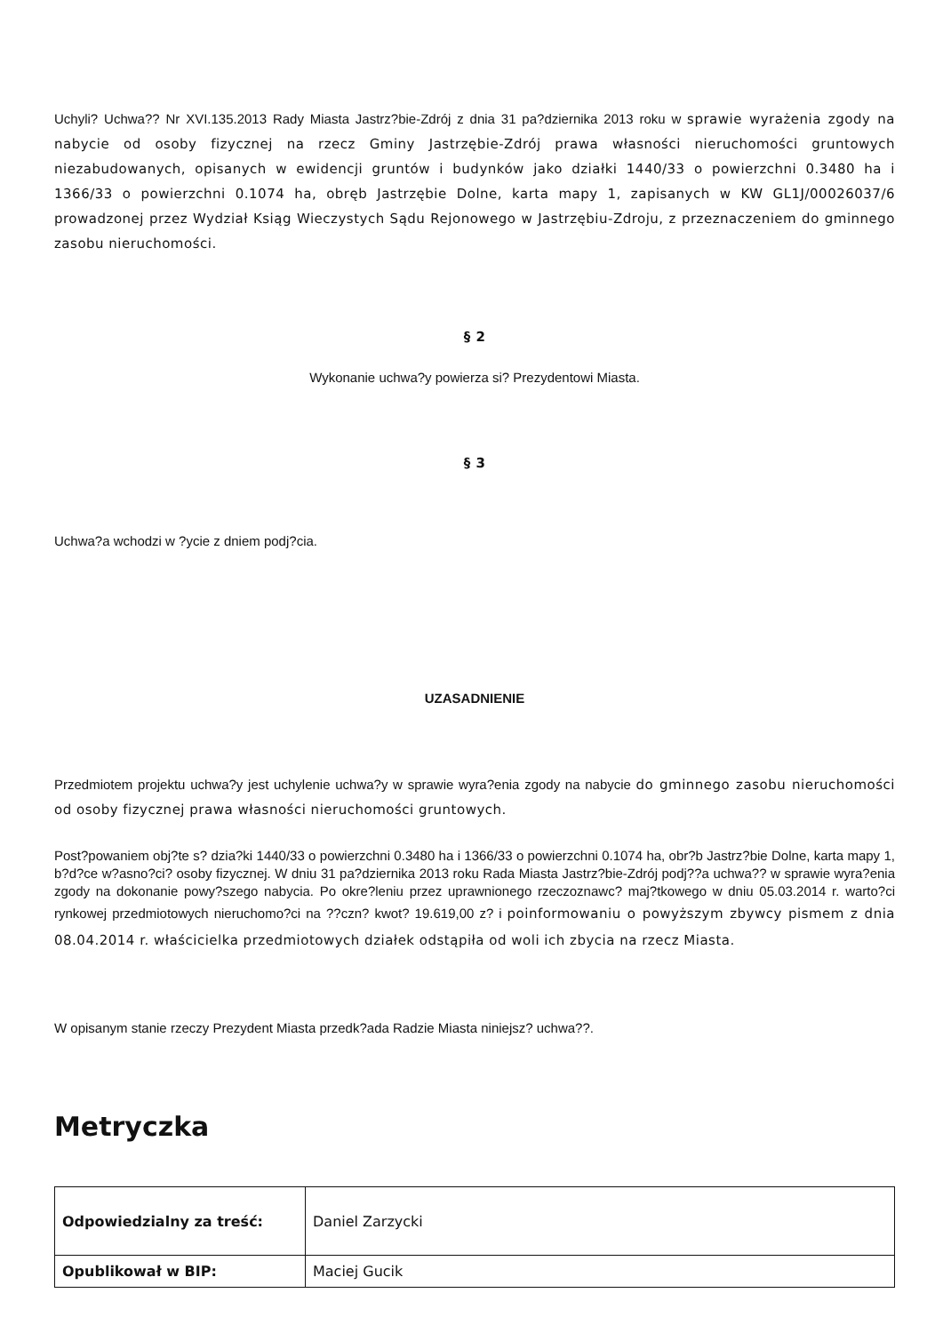Uchyli? Uchwa?? Nr XVI.135.2013 Rady Miasta Jastrz?bie-Zdrój z dnia 31 pa?dziernika 2013 roku w sprawie wyrażenia zgody na nabycie od osoby fizycznej na rzecz Gminy Jastrzębie-Zdrój prawa własności nieruchomości gruntowych niezabudowanych, opisanych w ewidencji gruntów i budynków jako działki 1440/33 o powierzchni 0.3480 ha i 1366/33 o powierzchni 0.1074 ha, obręb Jastrzębie Dolne, karta mapy 1, zapisanych w KW GL1J/00026037/6 prowadzonej przez Wydział Ksiąg Wieczystych Sądu Rejonowego w Jastrzębiu-Zdroju, z przeznaczeniem do gminnego zasobu nieruchomości.
§ 2
Wykonanie uchwa?y powierza si? Prezydentowi Miasta.
§ 3
Uchwa?a wchodzi w ?ycie z dniem podj?cia.
UZASADNIENIE
Przedmiotem projektu uchwa?y jest uchylenie uchwa?y w sprawie wyra?enia zgody na nabycie do gminnego zasobu nieruchomości od osoby fizycznej prawa własności nieruchomości gruntowych.
Post?powaniem obj?te s? dzia?ki 1440/33 o powierzchni 0.3480 ha i 1366/33 o powierzchni 0.1074 ha, obr?b Jastrz?bie Dolne, karta mapy 1, b?d?ce w?asno?ci? osoby fizycznej. W dniu 31 pa?dziernika 2013 roku Rada Miasta Jastrz?bie-Zdrój podj??a uchwa?? w sprawie wyra?enia zgody na dokonanie powy?szego nabycia. Po okre?leniu przez uprawnionego rzeczoznawc? maj?tkowego w dniu 05.03.2014 r. warto?ci rynkowej przedmiotowych nieruchomo?ci na ??czn? kwot? 19.619,00 z? i poinformowaniu o powyższym zbywcy pismem z dnia 08.04.2014 r. właścicielka przedmiotowych działek odstąpiła od woli ich zbycia na rzecz Miasta.
W opisanym stanie rzeczy Prezydent Miasta przedk?ada Radzie Miasta niniejsz? uchwa??.
Metryczka
| Odpowiedzialny za treść: | Daniel Zarzycki |
| Opublikował w BIP: | Maciej Gucik |